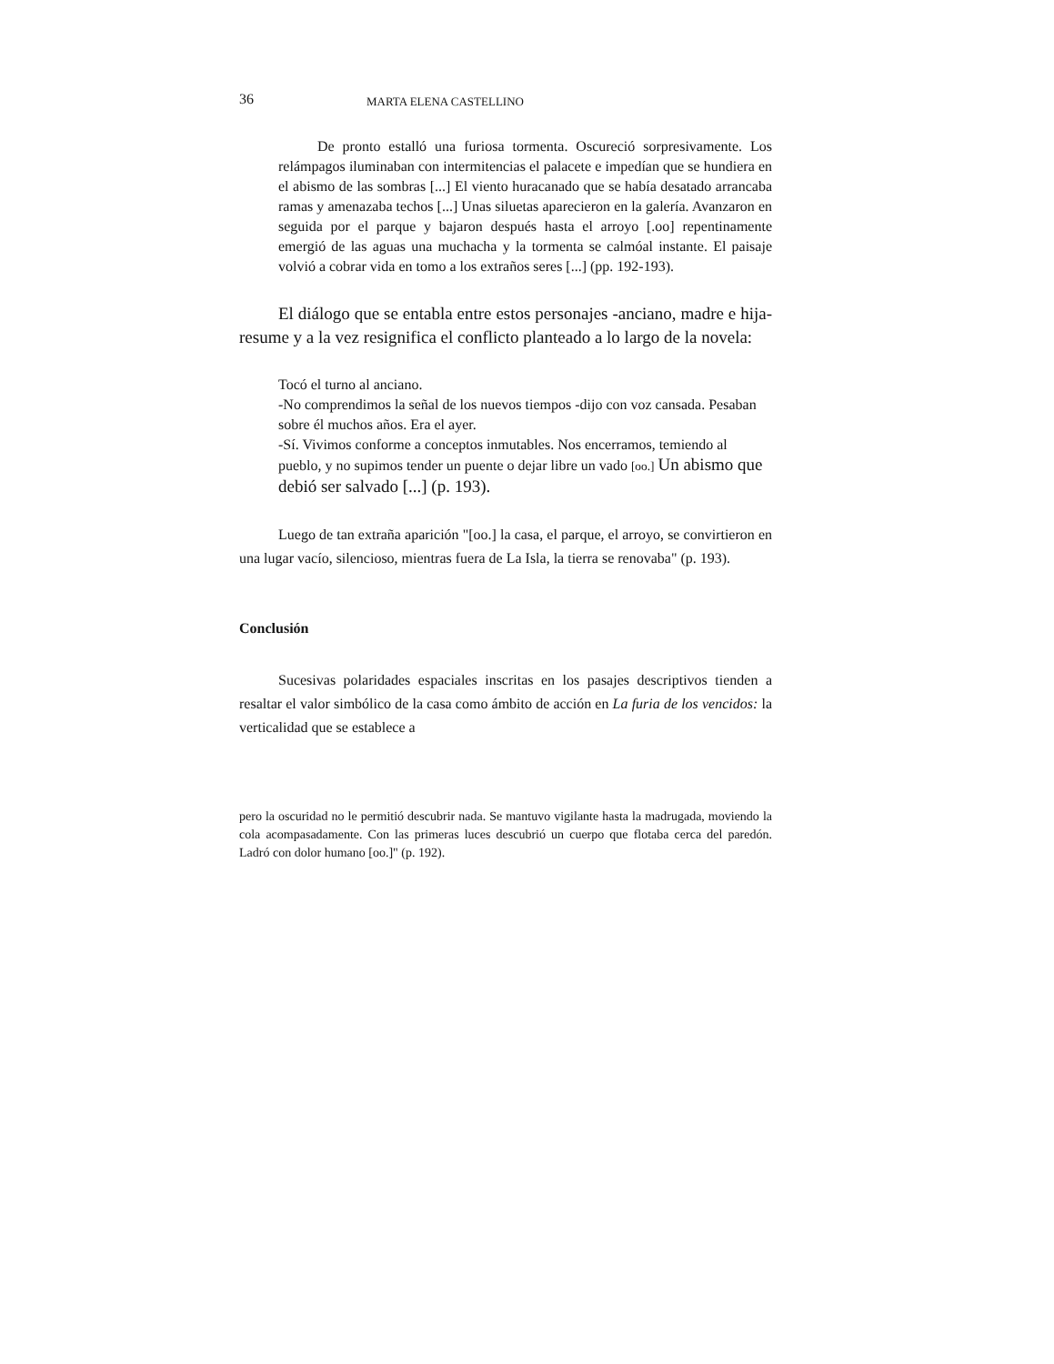36 MARTA ELENA CASTELLINO
De pronto estalló una furiosa tormenta. Oscureció sorpresivamente. Los relámpagos iluminaban con intermitencias el palacete e impedían que se hundiera en el abismo de las sombras [...] El viento huracanado que se había desatado arrancaba ramas y amenazaba techos [...] Unas siluetas aparecieron en la galería. Avanzaron en seguida por el parque y bajaron después hasta el arroyo [.oo] repentinamente emergió de las aguas una muchacha y la tormenta se calmóal instante. El paisaje volvió a cobrar vida en tomo a los extraños seres [...] (pp. 192-193).
El diálogo que se entabla entre estos personajes -anciano, madre e hija- resume y a la vez resignifica el conflicto planteado a lo largo de la novela:
Tocó el turno al anciano.
-No comprendimos la señal de los nuevos tiempos -dijo con voz cansada. Pesaban sobre él muchos años. Era el ayer.
-Sí. Vivimos conforme a conceptos inmutables. Nos encerramos, temiendo al pueblo, y no supimos tender un puente o dejar libre un vado [oo.] Un abismo que debió ser salvado [...] (p. 193).
Luego de tan extraña aparición "[oo.] la casa, el parque, el arroyo, se convirtieron en una lugar vacío, silencioso, mientras fuera de La Isla, la tierra se renovaba" (p. 193).
Conclusión
Sucesivas polaridades espaciales inscritas en los pasajes descriptivos tienden a resaltar el valor simbólico de la casa como ámbito de acción en La furia de los vencidos: la verticalidad que se establece a
pero la oscuridad no le permitió descubrir nada. Se mantuvo vigilante hasta la madrugada, moviendo la cola acompasadamente. Con las primeras luces descubrió un cuerpo que flotaba cerca del paredón. Ladró con dolor humano [oo.]" (p. 192).